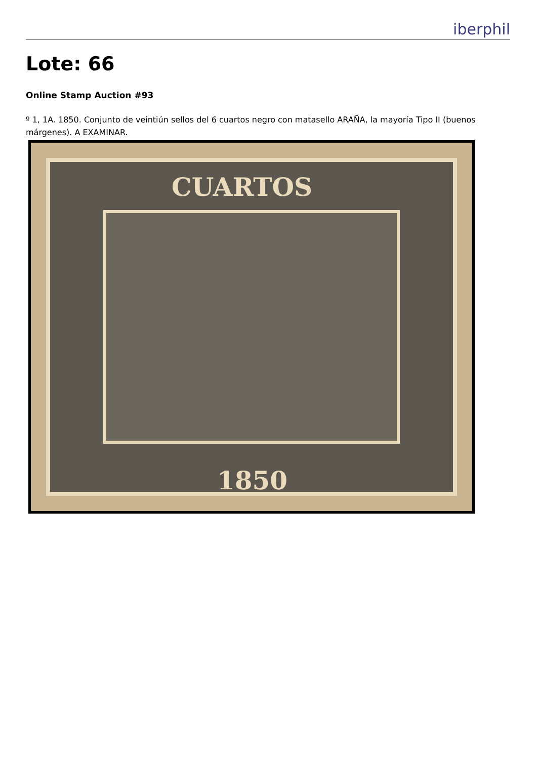iberphil
Lote: 66
Online Stamp Auction #93
º 1, 1A. 1850. Conjunto de veintiún sellos del 6 cuartos negro con matasello ARAÑA, la mayoría Tipo II (buenos márgenes). A EXAMINAR.
CUARTOS
1850